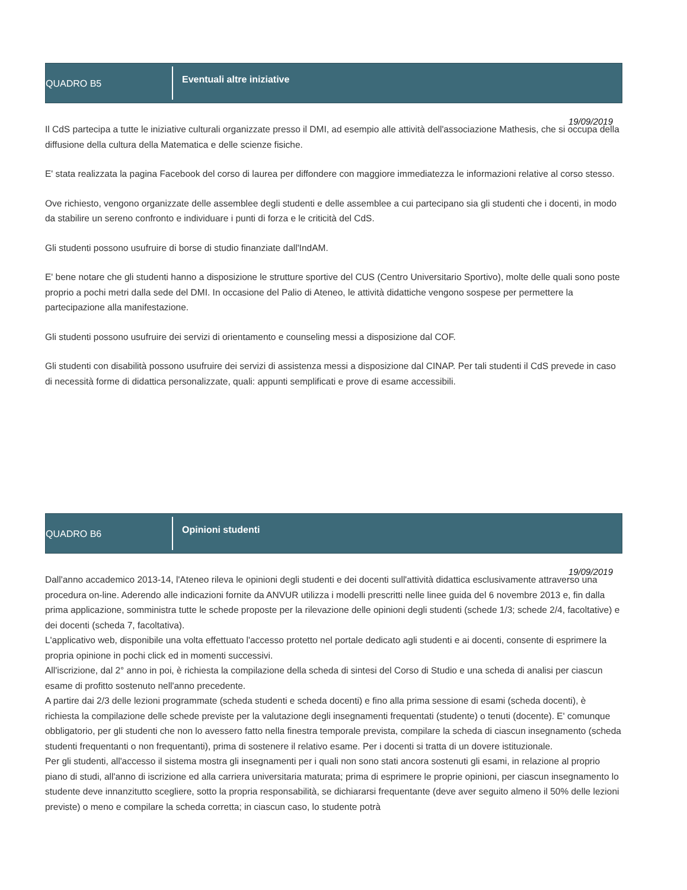QUADRO B5
Eventuali altre iniziative
19/09/2019
Il CdS partecipa a tutte le iniziative culturali organizzate presso il DMI, ad esempio alle attività dell'associazione Mathesis, che si occupa della diffusione della cultura della Matematica e delle scienze fisiche.
E' stata realizzata la pagina Facebook del corso di laurea per diffondere con maggiore immediatezza le informazioni relative al corso stesso.
Ove richiesto, vengono organizzate delle assemblee degli studenti e delle assemblee a cui partecipano sia gli studenti che i docenti, in modo da stabilire un sereno confronto e individuare i punti di forza e le criticità del CdS.
Gli studenti possono usufruire di borse di studio finanziate dall'IndAM.
E' bene notare che gli studenti hanno a disposizione le strutture sportive del CUS (Centro Universitario Sportivo), molte delle quali sono poste proprio a pochi metri dalla sede del DMI. In occasione del Palio di Ateneo, le attività didattiche vengono sospese per permettere la partecipazione alla manifestazione.
Gli studenti possono usufruire dei servizi di orientamento e counseling messi a disposizione dal COF.
Gli studenti con disabilità possono usufruire dei servizi di assistenza messi a disposizione dal CINAP. Per tali studenti il CdS prevede in caso di necessità forme di didattica personalizzate, quali: appunti semplificati e prove di esame accessibili.
QUADRO B6
Opinioni studenti
19/09/2019
Dall'anno accademico 2013-14, l'Ateneo rileva le opinioni degli studenti e dei docenti sull'attività didattica esclusivamente attraverso una procedura on-line. Aderendo alle indicazioni fornite da ANVUR utilizza i modelli prescritti nelle linee guida del 6 novembre 2013 e, fin dalla prima applicazione, somministra tutte le schede proposte per la rilevazione delle opinioni degli studenti (schede 1/3; schede 2/4, facoltative) e dei docenti (scheda 7, facoltativa).
L'applicativo web, disponibile una volta effettuato l'accesso protetto nel portale dedicato agli studenti e ai docenti, consente di esprimere la propria opinione in pochi click ed in momenti successivi.
All'iscrizione, dal 2° anno in poi, è richiesta la compilazione della scheda di sintesi del Corso di Studio e una scheda di analisi per ciascun esame di profitto sostenuto nell'anno precedente.
A partire dai 2/3 delle lezioni programmate (scheda studenti e scheda docenti) e fino alla prima sessione di esami (scheda docenti), è richiesta la compilazione delle schede previste per la valutazione degli insegnamenti frequentati (studente) o tenuti (docente). E' comunque obbligatorio, per gli studenti che non lo avessero fatto nella finestra temporale prevista, compilare la scheda di ciascun insegnamento (scheda studenti frequentanti o non frequentanti), prima di sostenere il relativo esame. Per i docenti si tratta di un dovere istituzionale.
Per gli studenti, all'accesso il sistema mostra gli insegnamenti per i quali non sono stati ancora sostenuti gli esami, in relazione al proprio piano di studi, all'anno di iscrizione ed alla carriera universitaria maturata; prima di esprimere le proprie opinioni, per ciascun insegnamento lo studente deve innanzitutto scegliere, sotto la propria responsabilità, se dichiararsi frequentante (deve aver seguito almeno il 50% delle lezioni previste) o meno e compilare la scheda corretta; in ciascun caso, lo studente potrà